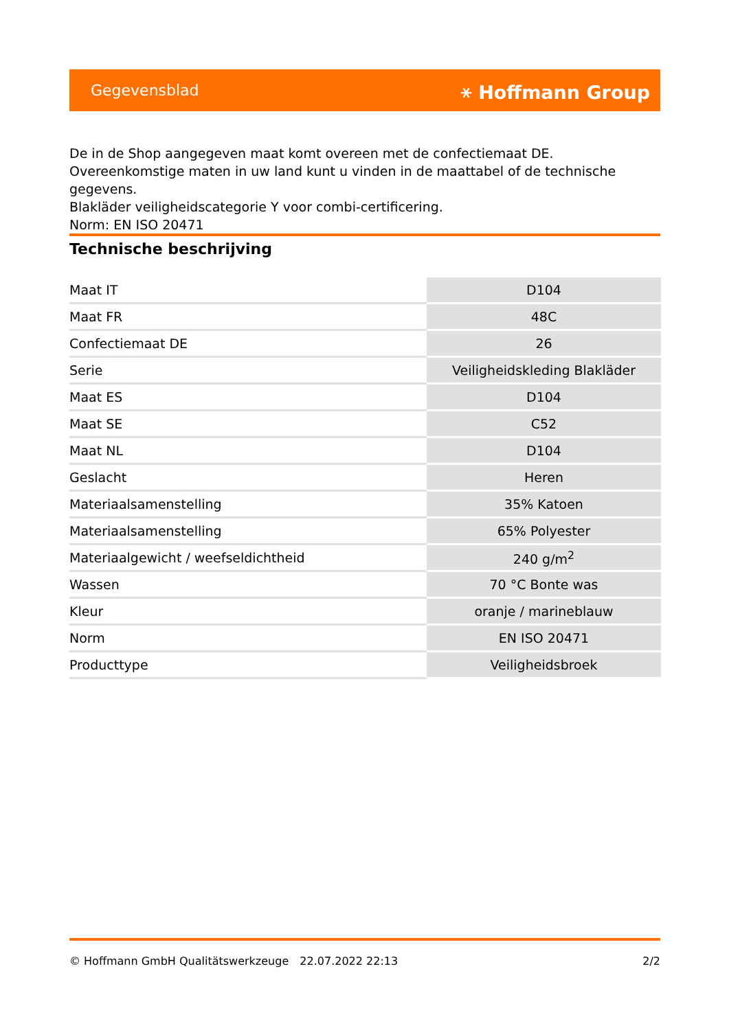Gegevensblad ⚹ Hoffmann Group
De in de Shop aangegeven maat komt overeen met de confectiemaat DE. Overeenkomstige maten in uw land kunt u vinden in de maattabel of de technische gegevens.
Blakläder veiligheidscategorie Y voor combi-certificering.
Norm: EN ISO 20471
Technische beschrijving
| Maat IT | D104 |
| Maat FR | 48C |
| Confectiemaat DE | 26 |
| Serie | Veiligheidskleding Blakläder |
| Maat ES | D104 |
| Maat SE | C52 |
| Maat NL | D104 |
| Geslacht | Heren |
| Materiaalsamenstelling | 35% Katoen |
| Materiaalsamenstelling | 65% Polyester |
| Materiaalgewicht / weefseldichtheid | 240 g/m<sup>2</sup> |
| Wassen | 70 °C Bonte was |
| Kleur | oranje / marineblauw |
| Norm | EN ISO 20471 |
| Producttype | Veiligheidsbroek |
© Hoffmann GmbH Qualitätswerkzeuge 22.07.2022 22:13 2/2